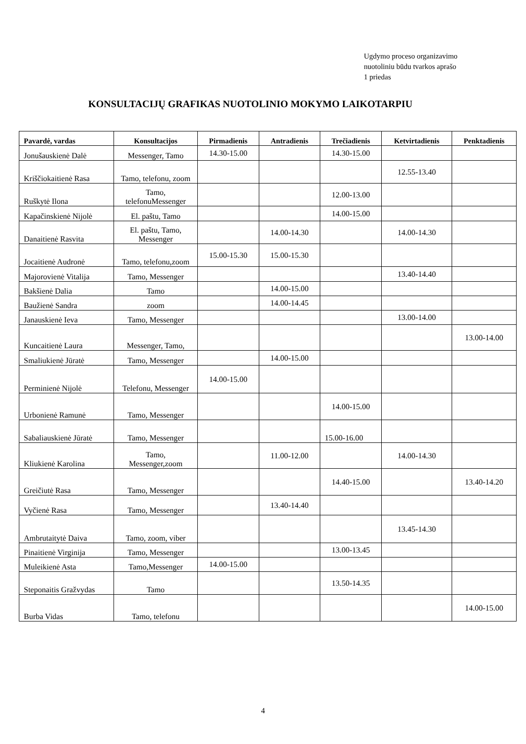Ugdymo proceso organizavimo
nuotoliniu būdu tvarkos aprašo
1 priedas
KONSULTACIJŲ GRAFIKAS NUOTOLINIO MOKYMO LAIKOTARPIU
| Pavardė, vardas | Konsultacijos | Pirmadienis | Antradienis | Trečiadienis | Ketvirtadienis | Penktadienis |
| --- | --- | --- | --- | --- | --- | --- |
| Jonušauskienė Dalė | Messenger, Tamo | 14.30-15.00 | | 14.30-15.00 | | |
| Kriščiokaitienė Rasa | Tamo, telefonu, zoom | | | | 12.55-13.40 | |
| Ruškytė Ilona | Tamo, telefonuMessenger | | | 12.00-13.00 | | |
| Kapačinskienė Nijolė | El. paštu, Tamo | | | 14.00-15.00 | | |
| Danaitienė Rasvita | El. paštu, Tamo, Messenger | | 14.00-14.30 | | 14.00-14.30 | |
| Jocaitienė Audronė | Tamo, telefonu,zoom | 15.00-15.30 | 15.00-15.30 | | | |
| Majorovienė Vitalija | Tamo, Messenger | | | | 13.40-14.40 | |
| Bakšienė Dalia | Tamo | | 14.00-15.00 | | | |
| Baužienė Sandra | zoom | | 14.00-14.45 | | | |
| Janauskienė Ieva | Tamo, Messenger | | | | 13.00-14.00 | |
| Kuncaitienė Laura | Messenger, Tamo, | | | | | 13.00-14.00 |
| Smaliukienė Jūratė | Tamo, Messenger | | 14.00-15.00 | | | |
| Perminienė Nijolė | Telefonu, Messenger | 14.00-15.00 | | | | |
| Urbonienė Ramunė | Tamo, Messenger | | | 14.00-15.00 | | |
| Sabaliauskienė Jūratė | Tamo, Messenger | | | 15.00-16.00 | | |
| Kliukienė Karolina | Tamo, Messenger,zoom | | 11.00-12.00 | | 14.00-14.30 | |
| Greičiutė Rasa | Tamo, Messenger | | | 14.40-15.00 | | 13.40-14.20 |
| Vyčienė Rasa | Tamo, Messenger | | 13.40-14.40 | | | |
| Ambrutaitytė Daiva | Tamo, zoom, viber | | | | 13.45-14.30 | |
| Pinaitienė Virginija | Tamo, Messenger | | | 13.00-13.45 | | |
| Muleikienė Asta | Tamo,Messenger | 14.00-15.00 | | | | |
| Steponaitis Gražvydas | Tamo | | | 13.50-14.35 | | |
| Burba Vidas | Tamo, telefonu | | | | | 14.00-15.00 |
4